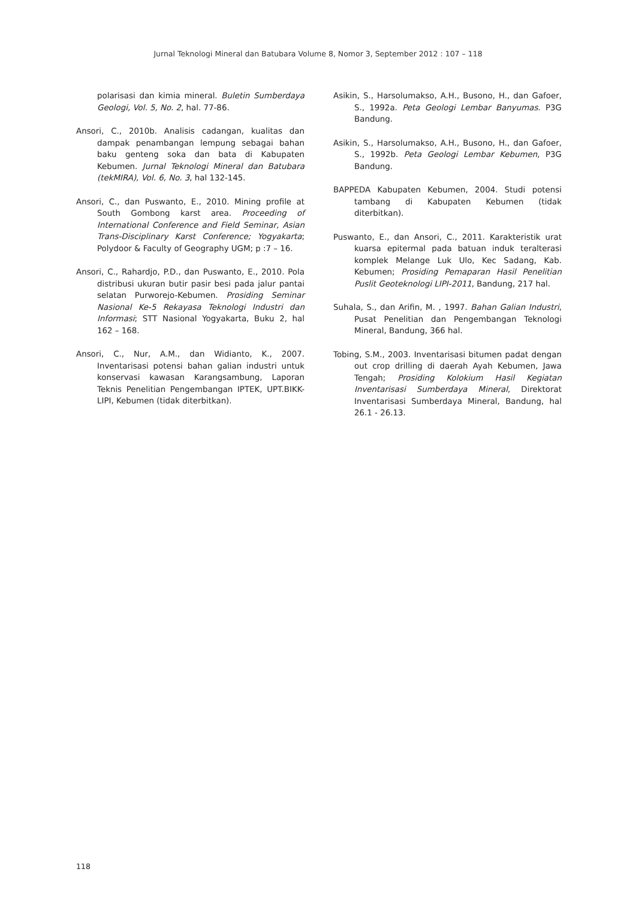Jurnal Teknologi Mineral dan Batubara Volume 8, Nomor 3, September 2012 : 107 – 118
polarisasi dan kimia mineral. Buletin Sumberdaya Geologi, Vol. 5, No. 2, hal. 77-86.
Ansori, C., 2010b. Analisis cadangan, kualitas dan dampak penambangan lempung sebagai bahan baku genteng soka dan bata di Kabupaten Kebumen. Jurnal Teknologi Mineral dan Batubara (tekMIRA), Vol. 6, No. 3, hal 132-145.
Ansori, C., dan Puswanto, E., 2010. Mining profile at South Gombong karst area. Proceeding of International Conference and Field Seminar, Asian Trans-Disciplinary Karst Conference; Yogyakarta; Polydoor & Faculty of Geography UGM; p :7 – 16.
Ansori, C., Rahardjo, P.D., dan Puswanto, E., 2010. Pola distribusi ukuran butir pasir besi pada jalur pantai selatan Purworejo-Kebumen. Prosiding Seminar Nasional Ke-5 Rekayasa Teknologi Industri dan Informasi; STT Nasional Yogyakarta, Buku 2, hal 162 – 168.
Ansori, C., Nur, A.M., dan Widianto, K., 2007. Inventarisasi potensi bahan galian industri untuk konservasi kawasan Karangsambung, Laporan Teknis Penelitian Pengembangan IPTEK, UPT.BIKK-LIPI, Kebumen (tidak diterbitkan).
Asikin, S., Harsolumakso, A.H., Busono, H., dan Gafoer, S., 1992a. Peta Geologi Lembar Banyumas. P3G Bandung.
Asikin, S., Harsolumakso, A.H., Busono, H., dan Gafoer, S., 1992b. Peta Geologi Lembar Kebumen, P3G Bandung.
BAPPEDA Kabupaten Kebumen, 2004. Studi potensi tambang di Kabupaten Kebumen (tidak diterbitkan).
Puswanto, E., dan Ansori, C., 2011. Karakteristik urat kuarsa epitermal pada batuan induk teralterasi komplek Melange Luk Ulo, Kec Sadang, Kab. Kebumen; Prosiding Pemaparan Hasil Penelitian Puslit Geoteknologi LIPI-2011, Bandung, 217 hal.
Suhala, S., dan Arifin, M. , 1997. Bahan Galian Industri, Pusat Penelitian dan Pengembangan Teknologi Mineral, Bandung, 366 hal.
Tobing, S.M., 2003. Inventarisasi bitumen padat dengan out crop drilling di daerah Ayah Kebumen, Jawa Tengah; Prosiding Kolokium Hasil Kegiatan Inventarisasi Sumberdaya Mineral, Direktorat Inventarisasi Sumberdaya Mineral, Bandung, hal 26.1 - 26.13.
118